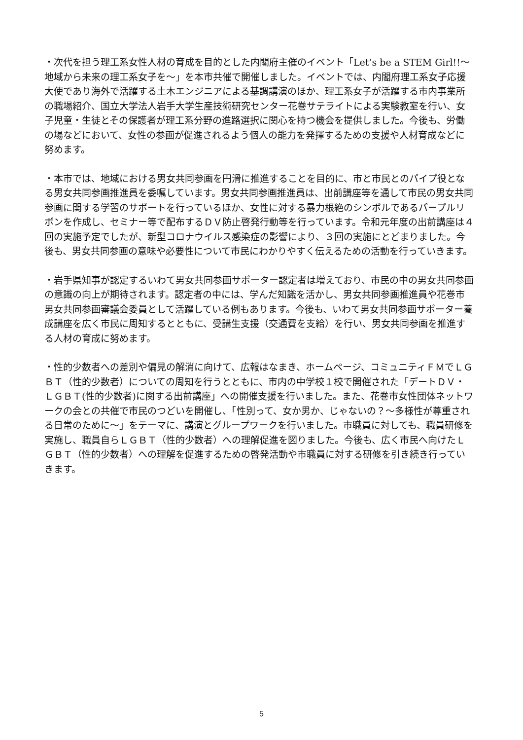・次代を担う理工系女性人材の育成を目的とした内閣府主催のイベント「Let’s be a STEM Girl!!～地域から未来の理工系女子を～」を本市共催で開催しました。イベントでは、内閣府理工系女子応援大使であり海外で活躍する土木エンジニアによる基調講演のほか、理工系女子が活躍する市内事業所の職場紹介、国立大学法人岩手大学生産技術研究センター花巻サテライトによる実験教室を行い、女子児童・生徒とその保護者が理工系分野の進路選択に関心を持つ機会を提供しました。今後も、労働の場などにおいて、女性の参画が促進されるよう個人の能力を発揮するための支援や人材育成などに努めます。
・本市では、地域における男女共同参画を円滑に推進することを目的に、市と市民とのパイプ役となる男女共同参画推進員を委嘱しています。男女共同参画推進員は、出前講座等を通して市民の男女共同参画に関する学習のサポートを行っているほか、女性に対する暴力根絶のシンボルであるパープルリボンを作成し、セミナー等で配布するＤＶ防止啓発行動等を行っています。令和元年度の出前講座は４回の実施予定でしたが、新型コロナウイルス感染症の影響により、３回の実施にとどまりました。今後も、男女共同参画の意味や必要性について市民にわかりやすく伝えるための活動を行っていきます。
・岩手県知事が認定するいわて男女共同参画サポーター認定者は増えており、市民の中の男女共同参画の意識の向上が期待されます。認定者の中には、学んだ知識を活かし、男女共同参画推進員や花巻市男女共同参画審議会委員として活躍している例もあります。今後も、いわて男女共同参画サポーター養成講座を広く市民に周知するとともに、受講生支援（交通費を支給）を行い、男女共同参画を推進する人材の育成に努めます。
・性的少数者への差別や偏見の解消に向けて、広報はなまき、ホームページ、コミュニティＦＭでＬＧＢＴ（性的少数者）についての周知を行うとともに、市内の中学校１校で開催された「デートＤＶ・ＬＧＢＴ(性的少数者)に関する出前講座」への開催支援を行いました。また、花巻市女性団体ネットワークの会との共催で市民のつどいを開催し、「性別って、女か男か、じゃないの？～多様性が尊重される日常のために～」をテーマに、講演とグループワークを行いました。市職員に対しても、職員研修を実施し、職員自らＬＧＢＴ（性的少数者）への理解促進を図りました。今後も、広く市民へ向けたＬＧＢＴ（性的少数者）への理解を促進するための啓発活動や市職員に対する研修を引き続き行っていきます。
5